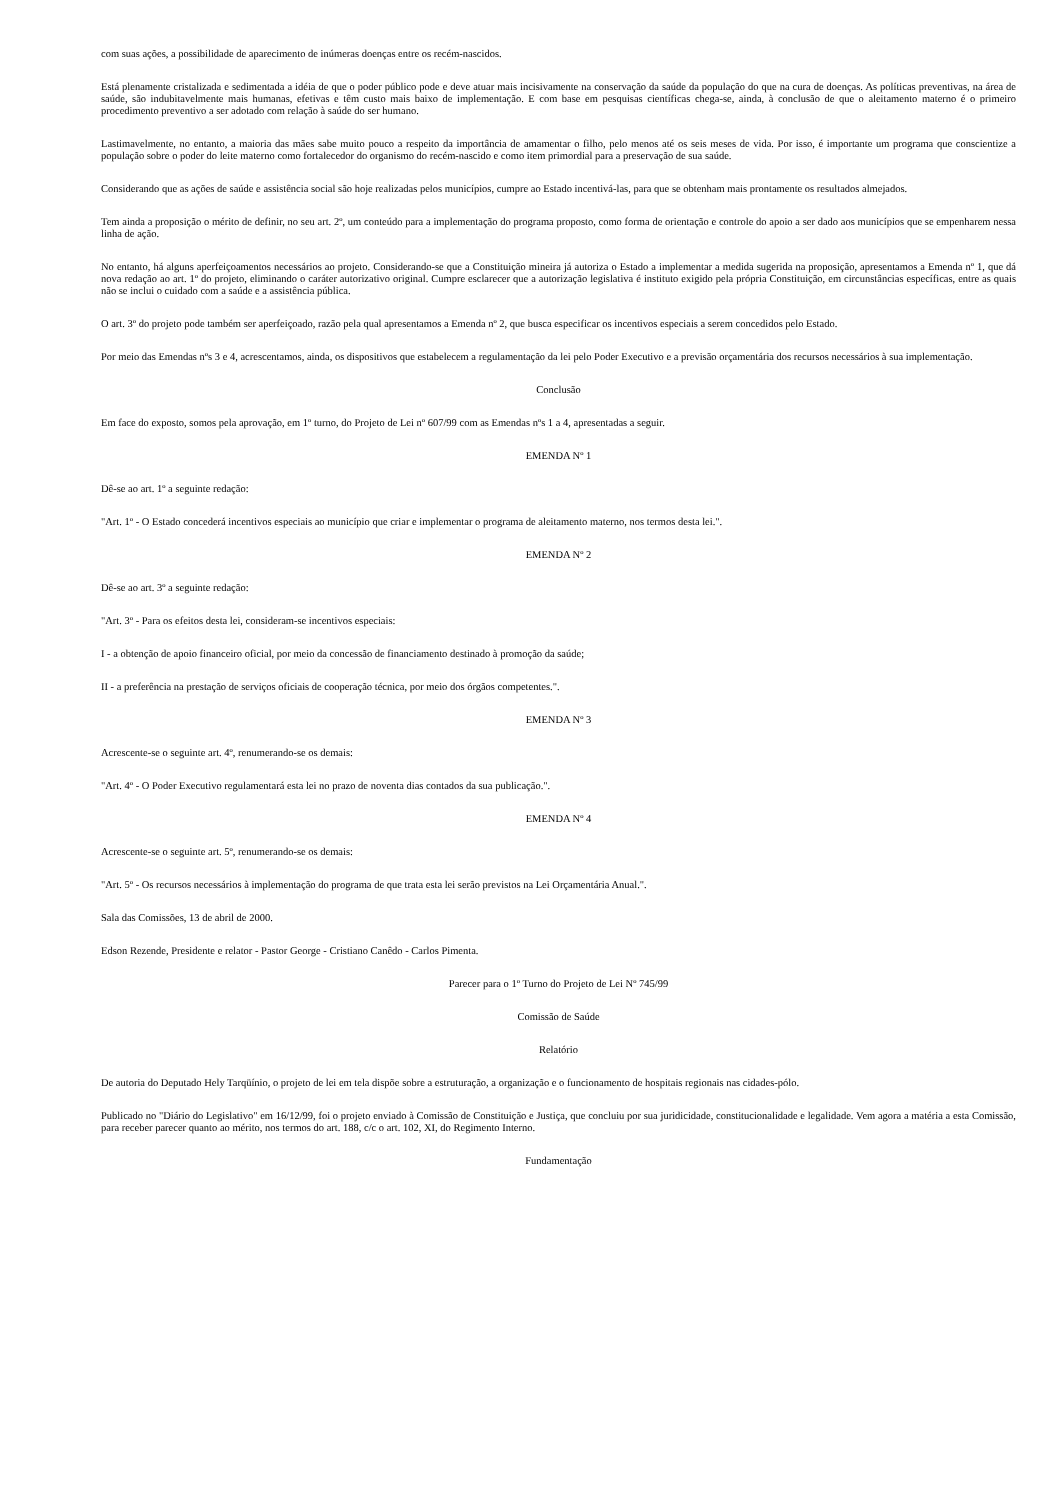com suas ações, a possibilidade de aparecimento de inúmeras doenças entre os recém-nascidos.
Está plenamente cristalizada e sedimentada a idéia de que o poder público pode e deve atuar mais incisivamente na conservação da saúde da população do que na cura de doenças. As políticas preventivas, na área de saúde, são indubitavelmente mais humanas, efetivas e têm custo mais baixo de implementação. E com base em pesquisas científicas chega-se, ainda, à conclusão de que o aleitamento materno é o primeiro procedimento preventivo a ser adotado com relação à saúde do ser humano.
Lastimavelmente, no entanto, a maioria das mães sabe muito pouco a respeito da importância de amamentar o filho, pelo menos até os seis meses de vida. Por isso, é importante um programa que conscientize a população sobre o poder do leite materno como fortalecedor do organismo do recém-nascido e como item primordial para a preservação de sua saúde.
Considerando que as ações de saúde e assistência social são hoje realizadas pelos municípios, cumpre ao Estado incentivá-las, para que se obtenham mais prontamente os resultados almejados.
Tem ainda a proposição o mérito de definir, no seu art. 2º, um conteúdo para a implementação do programa proposto, como forma de orientação e controle do apoio a ser dado aos municípios que se empenharem nessa linha de ação.
No entanto, há alguns aperfeiçoamentos necessários ao projeto. Considerando-se que a Constituição mineira já autoriza o Estado a implementar a medida sugerida na proposição, apresentamos a Emenda nº 1, que dá nova redação ao art. 1º do projeto, eliminando o caráter autorizativo original. Cumpre esclarecer que a autorização legislativa é instituto exigido pela própria Constituição, em circunstâncias específicas, entre as quais não se inclui o cuidado com a saúde e a assistência pública.
O art. 3º do projeto pode também ser aperfeiçoado, razão pela qual apresentamos a Emenda nº 2, que busca especificar os incentivos especiais a serem concedidos pelo Estado.
Por meio das Emendas nºs 3 e 4, acrescentamos, ainda, os dispositivos que estabelecem a regulamentação da lei pelo Poder Executivo e a previsão orçamentária dos recursos necessários à sua implementação.
Conclusão
Em face do exposto, somos pela aprovação, em 1º turno, do Projeto de Lei nº 607/99 com as Emendas nºs 1 a 4, apresentadas a seguir.
EMENDA Nº 1
Dê-se ao art. 1º a seguinte redação:
"Art. 1º - O Estado concederá incentivos especiais ao município que criar e implementar o programa de aleitamento materno, nos termos desta lei.".
EMENDA Nº 2
Dê-se ao art. 3º a seguinte redação:
"Art. 3º - Para os efeitos desta lei, consideram-se incentivos especiais:
I - a obtenção de apoio financeiro oficial, por meio da concessão de financiamento destinado à promoção da saúde;
II - a preferência na prestação de serviços oficiais de cooperação técnica, por meio dos órgãos competentes.".
EMENDA Nº 3
Acrescente-se o seguinte art. 4º, renumerando-se os demais:
"Art. 4º - O Poder Executivo regulamentará esta lei no prazo de noventa dias contados da sua publicação.".
EMENDA Nº 4
Acrescente-se o seguinte art. 5º, renumerando-se os demais:
"Art. 5º - Os recursos necessários à implementação do programa de que trata esta lei serão previstos na Lei Orçamentária Anual.".
Sala das Comissões, 13 de abril de 2000.
Edson Rezende, Presidente e relator - Pastor George - Cristiano Canêdo - Carlos Pimenta.
Parecer para o 1º Turno do Projeto de Lei Nº 745/99
Comissão de Saúde
Relatório
De autoria do Deputado Hely Tarqüínio, o projeto de lei em tela dispõe sobre a estruturação, a organização e o funcionamento de hospitais regionais nas cidades-pólo.
Publicado no "Diário do Legislativo" em 16/12/99, foi o projeto enviado à Comissão de Constituição e Justiça, que concluiu por sua juridicidade, constitucionalidade e legalidade. Vem agora a matéria a esta Comissão, para receber parecer quanto ao mérito, nos termos do art. 188, c/c o art. 102, XI, do Regimento Interno.
Fundamentação